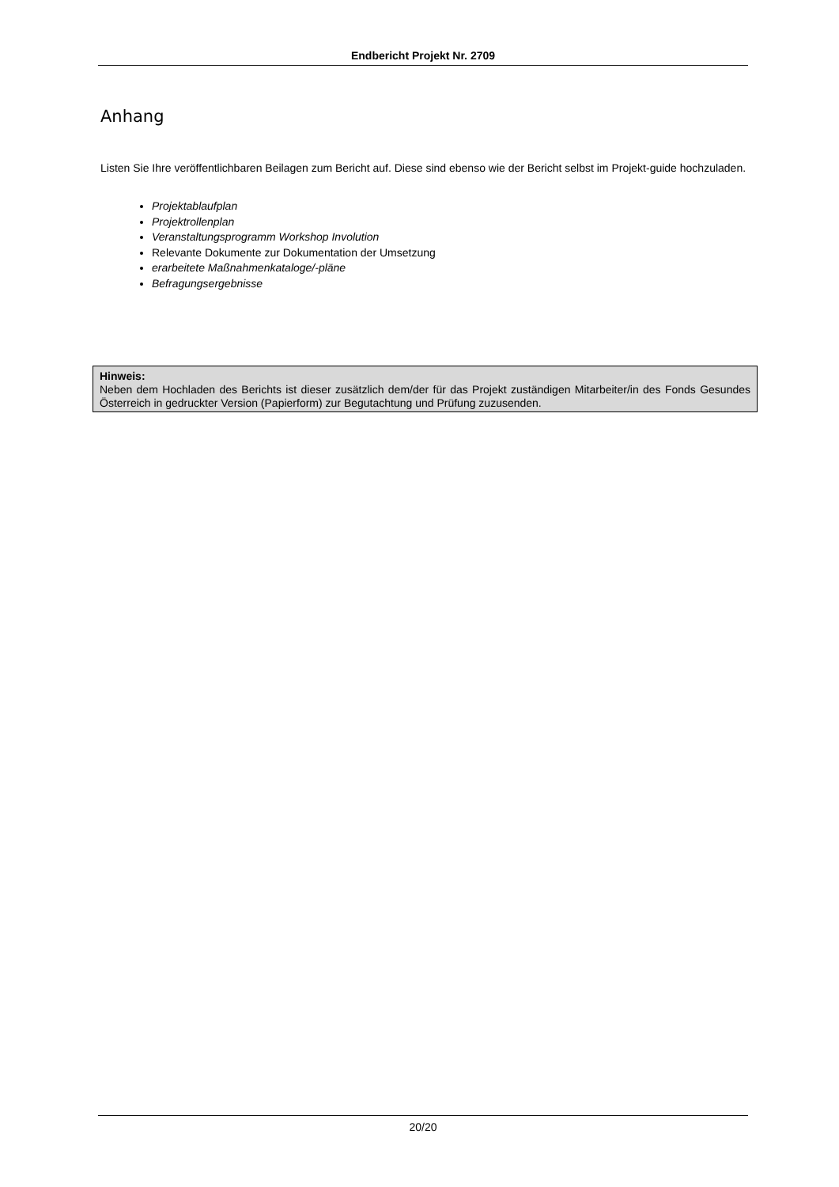Endbericht Projekt Nr. 2709
Anhang
Listen Sie Ihre veröffentlichbaren Beilagen zum Bericht auf. Diese sind ebenso wie der Bericht selbst im Projekt-guide hochzuladen.
Projektablaufplan
Projektrollenplan
Veranstaltungsprogramm Workshop Involution
Relevante Dokumente zur Dokumentation der Umsetzung
erarbeitete Maßnahmenkataloge/-pläne
Befragungsergebnisse
Hinweis:
Neben dem Hochladen des Berichts ist dieser zusätzlich dem/der für das Projekt zuständigen Mitarbeiter/in des Fonds Gesundes Österreich in gedruckter Version (Papierform) zur Begutachtung und Prüfung zuzusenden.
20/20